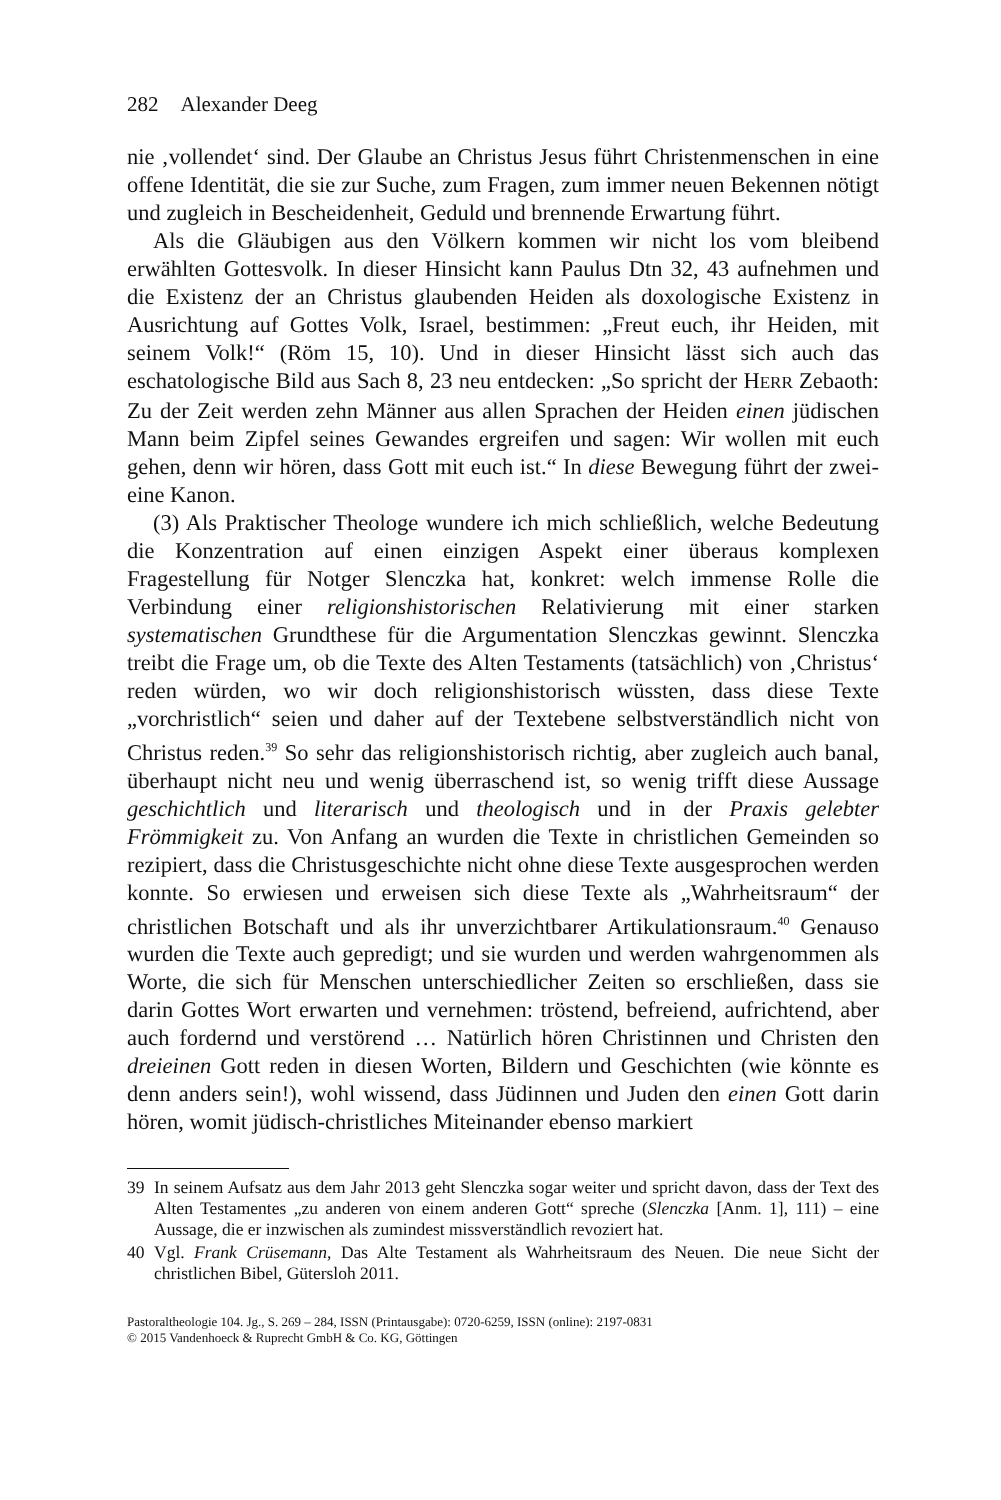282 Alexander Deeg
nie ‚vollendet‘ sind. Der Glaube an Christus Jesus führt Christenmenschen in eine offene Identität, die sie zur Suche, zum Fragen, zum immer neuen Bekennen nötigt und zugleich in Bescheidenheit, Geduld und brennende Erwartung führt.
Als die Gläubigen aus den Völkern kommen wir nicht los vom bleibend erwählten Gottesvolk. In dieser Hinsicht kann Paulus Dtn 32, 43 aufnehmen und die Existenz der an Christus glaubenden Heiden als doxologische Existenz in Ausrichtung auf Gottes Volk, Israel, bestimmen: „Freut euch, ihr Heiden, mit seinem Volk!“ (Röm 15, 10). Und in dieser Hinsicht lässt sich auch das eschatologische Bild aus Sach 8, 23 neu entdecken: „So spricht der HERR Zebaoth: Zu der Zeit werden zehn Männer aus allen Sprachen der Heiden einen jüdischen Mann beim Zipfel seines Gewandes ergreifen und sagen: Wir wollen mit euch gehen, denn wir hören, dass Gott mit euch ist.“ In diese Bewegung führt der zwei-eine Kanon.
(3) Als Praktischer Theologe wundere ich mich schließlich, welche Bedeutung die Konzentration auf einen einzigen Aspekt einer überaus komplexen Fragestellung für Notger Slenczka hat, konkret: welch immense Rolle die Verbindung einer religionshistorischen Relativierung mit einer starken systematischen Grundthese für die Argumentation Slenczkas gewinnt. Slenczka treibt die Frage um, ob die Texte des Alten Testaments (tatsächlich) von ‚Christus‘ reden würden, wo wir doch religionshistorisch wüssten, dass diese Texte „vorchristlich“ seien und daher auf der Textebene selbstverständlich nicht von Christus reden.<sup>39</sup> So sehr das religionshistorisch richtig, aber zugleich auch banal, überhaupt nicht neu und wenig überraschend ist, so wenig trifft diese Aussage geschichtlich und literarisch und theologisch und in der Praxis gelebter Frömmigkeit zu. Von Anfang an wurden die Texte in christlichen Gemeinden so rezipiert, dass die Christusgeschichte nicht ohne diese Texte ausgesprochen werden konnte. So erwiesen und erweisen sich diese Texte als „Wahrheitsraum“ der christlichen Botschaft und als ihr unverzichtbarer Artikulationsraum.<sup>40</sup> Genauso wurden die Texte auch gepredigt; und sie wurden und werden wahrgenommen als Worte, die sich für Menschen unterschiedlicher Zeiten so erschließen, dass sie darin Gottes Wort erwarten und vernehmen: tröstend, befreiend, aufrichtend, aber auch fordernd und verstörend … Natürlich hören Christinnen und Christen den dreieinen Gott reden in diesen Worten, Bildern und Geschichten (wie könnte es denn anders sein!), wohl wissend, dass Jüdinnen und Juden den einen Gott darin hören, womit jüdisch-christliches Miteinander ebenso markiert
39 In seinem Aufsatz aus dem Jahr 2013 geht Slenczka sogar weiter und spricht davon, dass der Text des Alten Testamentes „zu anderen von einem anderen Gott“ spreche (Slenczka [Anm. 1], 111) – eine Aussage, die er inzwischen als zumindest missverständlich revoziert hat.
40 Vgl. Frank Crüsemann, Das Alte Testament als Wahrheitsraum des Neuen. Die neue Sicht der christlichen Bibel, Gütersloh 2011.
Pastoraltheologie 104. Jg., S. 269 – 284, ISSN (Printausgabe): 0720-6259, ISSN (online): 2197-0831
© 2015 Vandenhoeck & Ruprecht GmbH & Co. KG, Göttingen